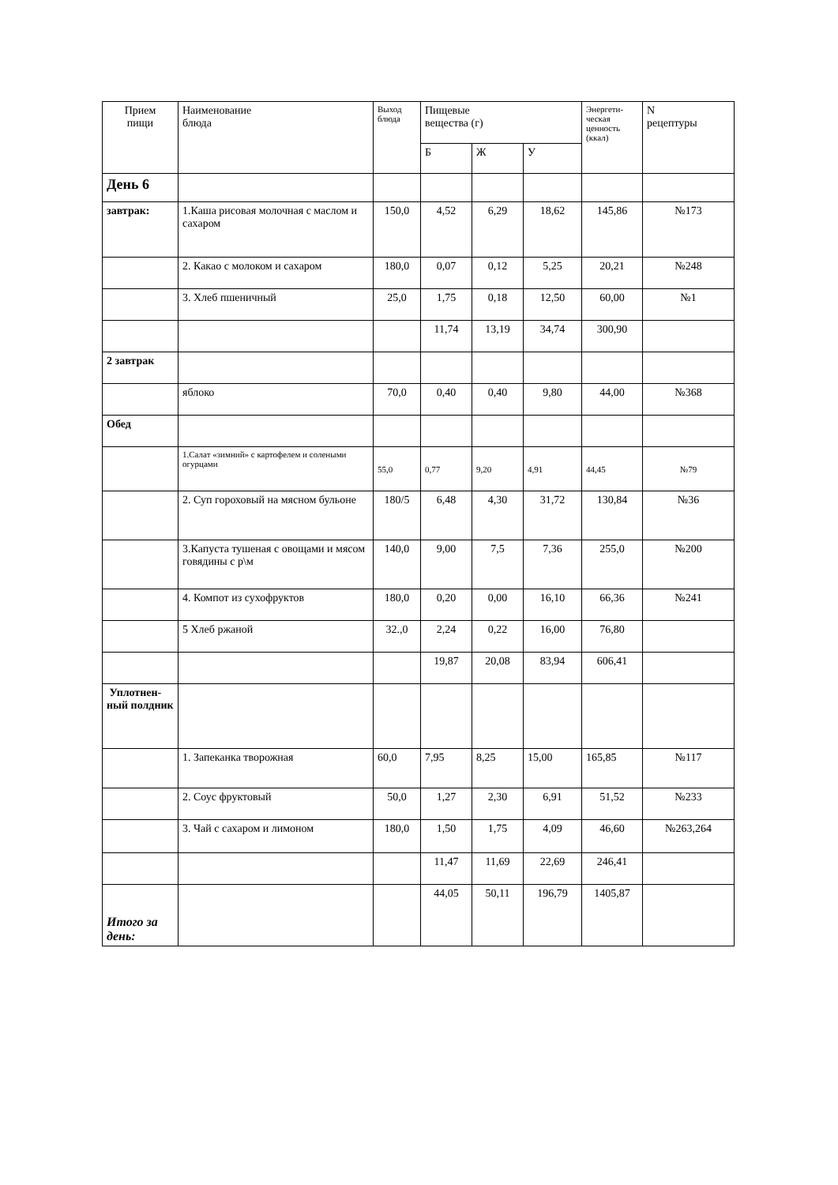| Прием пищи | Наименование блюда | Выход блюда | Пищевые вещества (г) | | | Энергети- ческая ценность (ккал) | N рецептуры |
| --- | --- | --- | --- | --- | --- | --- | --- |
| | | | Б | Ж | У | | |
| День 6 | | | | | | | |
| завтрак: | 1.Каша рисовая молочная с маслом и сахаром | 150,0 | 4,52 | 6,29 | 18,62 | 145,86 | №173 |
| | 2. Какао с молоком и сахаром | 180,0 | 0,07 | 0,12 | 5,25 | 20,21 | №248 |
| | 3. Хлеб пшеничный | 25,0 | 1,75 | 0,18 | 12,50 | 60,00 | №1 |
| | | | 11,74 | 13,19 | 34,74 | 300,90 | |
| 2 завтрак | | | | | | | |
| | яблоко | 70,0 | 0,40 | 0,40 | 9,80 | 44,00 | №368 |
| Обед | | | | | | | |
| | 1.Салат «зимний» с картофелем и солеными огурцами | 55,0 | 0,77 | 9,20 | 4,91 | 44,45 | №79 |
| | 2. Суп гороховый на мясном бульоне | 180/5 | 6,48 | 4,30 | 31,72 | 130,84 | №36 |
| | 3.Капуста тушеная с овощами и мясом говядины с р\м | 140,0 | 9,00 | 7,5 | 7,36 | 255,0 | №200 |
| | 4. Компот из сухофруктов | 180,0 | 0,20 | 0,00 | 16,10 | 66,36 | №241 |
| | 5 Хлеб ржаной | 32.,0 | 2,24 | 0,22 | 16,00 | 76,80 | |
| | | | 19,87 | 20,08 | 83,94 | 606,41 | |
| Уплотнен-ный полдник | | | | | | | |
| | 1. Запеканка творожная | 60,0 | 7,95 | 8,25 | 15,00 | 165,85 | №117 |
| | 2. Соус фруктовый | 50,0 | 1,27 | 2,30 | 6,91 | 51,52 | №233 |
| | 3. Чай с сахаром и лимоном | 180,0 | 1,50 | 1,75 | 4,09 | 46,60 | №263,264 |
| | | | 11,47 | 11,69 | 22,69 | 246,41 | |
| Итого за день: | | | 44,05 | 50,11 | 196,79 | 1405,87 | |